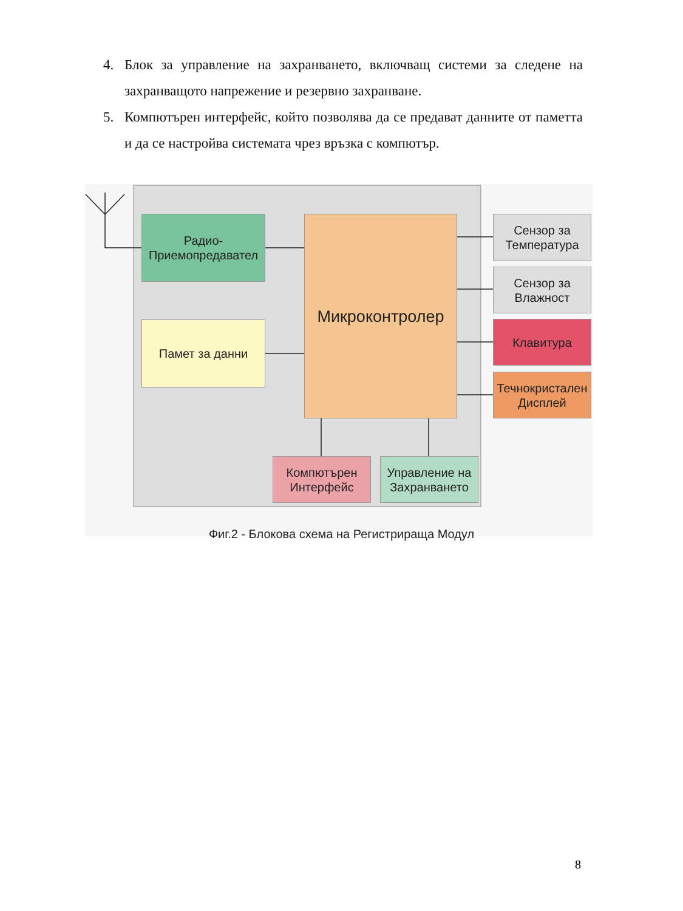4. Блок за управление на захранването, включващ системи за следене на захранващото напрежение и резервно захранване.
5. Компютърен интерфейс, който позволява да се предават данните от паметта и да се настройва системата чрез връзка с компютър.
Радио-
Приемопредавател
Памет за данни
Микроконтролер
Сензор за
Температура
Сензор за
Влажност
Клавитура
Течнокристален
Дисплей
Компютърен
Интерфейс
Управление на
Захранването
Фиг.2 - Блокова схема на Регистрираща Модул
8